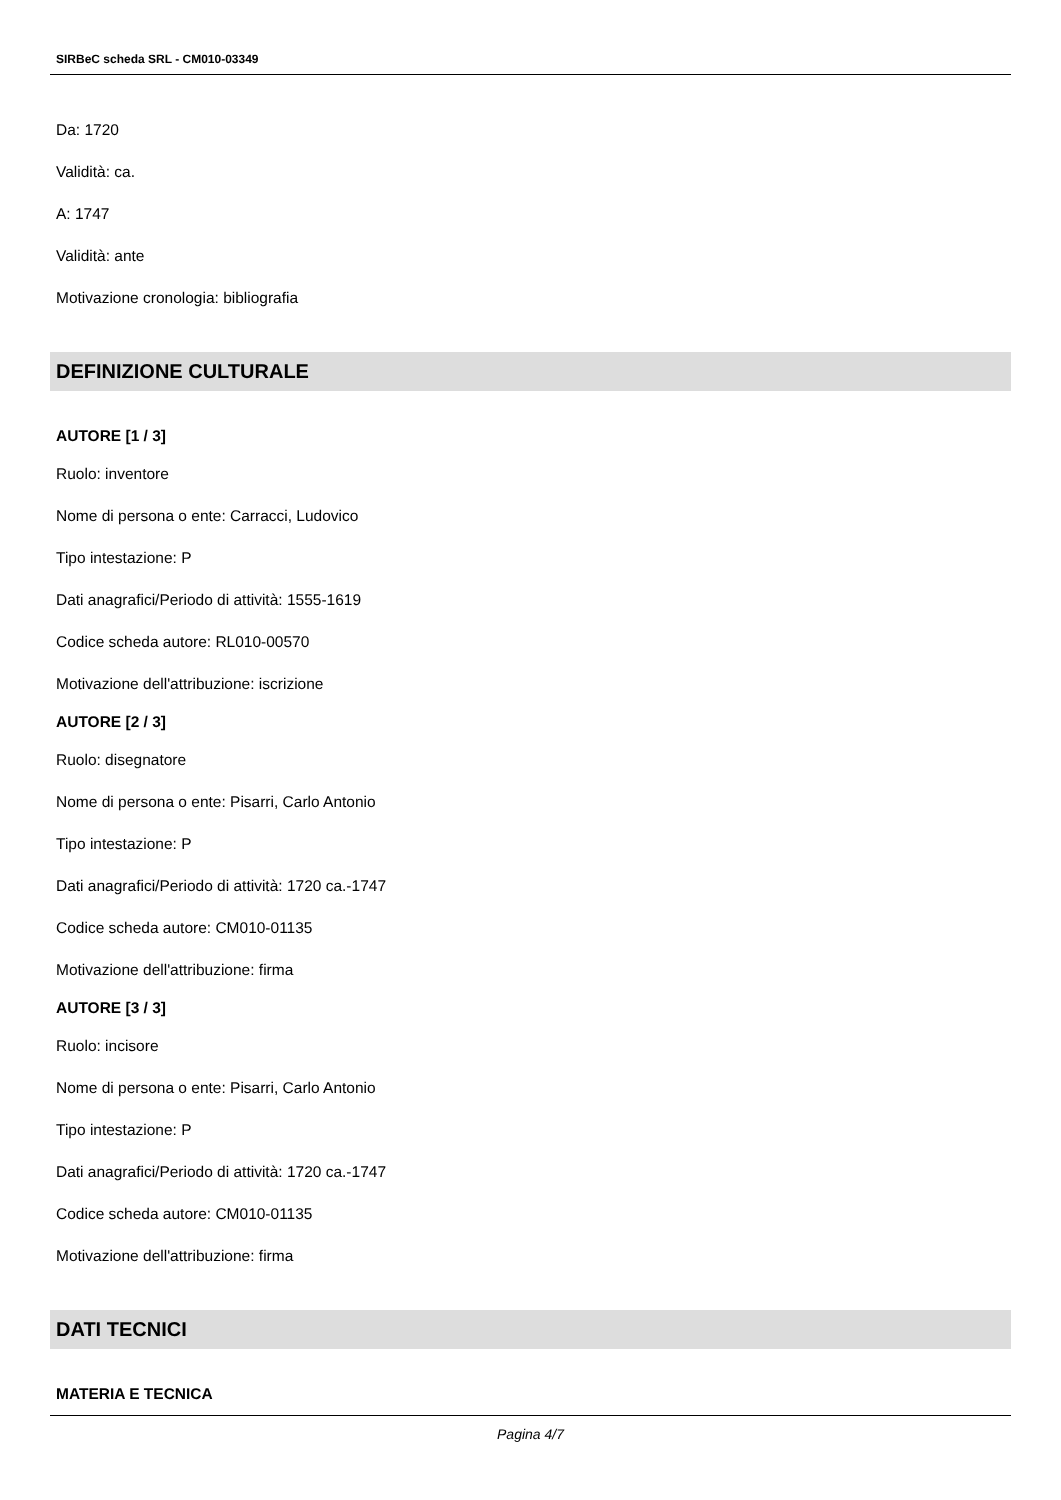SIRBeC scheda SRL - CM010-03349
Da: 1720
Validità: ca.
A: 1747
Validità: ante
Motivazione cronologia: bibliografia
DEFINIZIONE CULTURALE
AUTORE [1 / 3]
Ruolo: inventore
Nome di persona o ente: Carracci, Ludovico
Tipo intestazione: P
Dati anagrafici/Periodo di attività: 1555-1619
Codice scheda autore: RL010-00570
Motivazione dell'attribuzione: iscrizione
AUTORE [2 / 3]
Ruolo: disegnatore
Nome di persona o ente: Pisarri, Carlo Antonio
Tipo intestazione: P
Dati anagrafici/Periodo di attività: 1720 ca.-1747
Codice scheda autore: CM010-01135
Motivazione dell'attribuzione: firma
AUTORE [3 / 3]
Ruolo: incisore
Nome di persona o ente: Pisarri, Carlo Antonio
Tipo intestazione: P
Dati anagrafici/Periodo di attività: 1720 ca.-1747
Codice scheda autore: CM010-01135
Motivazione dell'attribuzione: firma
DATI TECNICI
MATERIA E TECNICA
Pagina 4/7